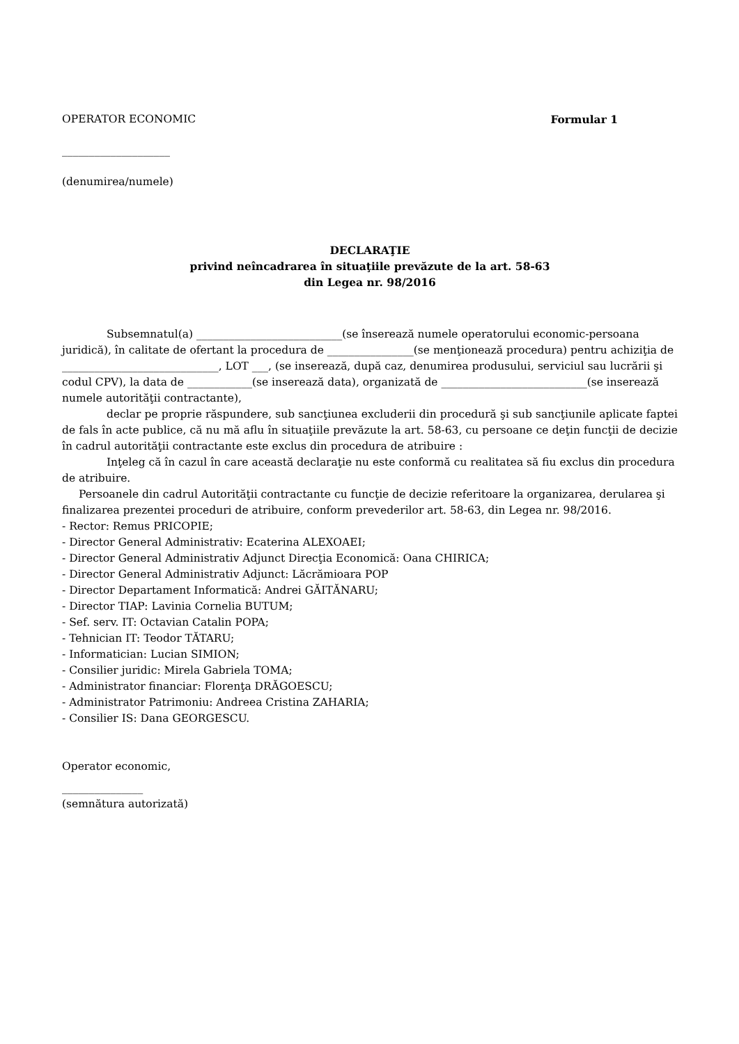OPERATOR ECONOMIC Formular 1
____________________
(denumirea/numele)
DECLARAŢIE
privind neîncadrarea în situaţiile prevăzute de la art. 58-63
din Legea nr. 98/2016
Subsemnatul(a) ___________________________(se înserează numele operatorului economic-persoana juridică), în calitate de ofertant la procedura de ________________(se menţionează procedura) pentru achiziţia de _____________________________, LOT ___, (se inserează, după caz, denumirea produsului, serviciul sau lucrării şi codul CPV), la data de ____________(se inserează data), organizată de ___________________________(se inserează numele autorităţii contractante),
declar pe proprie răspundere, sub sancţiunea excluderii din procedură şi sub sancţiunile aplicate faptei de fals în acte publice, că nu mă aflu în situaţiile prevăzute la art. 58-63, cu persoane ce deţin funcţii de decizie în cadrul autorităţii contractante este exclus din procedura de atribuire :
Inţeleg că în cazul în care această declaraţie nu este conformă cu realitatea să fiu exclus din procedura de atribuire.
Persoanele din cadrul Autorităţii contractante cu funcţie de decizie referitoare la organizarea, derularea şi finalizarea prezentei proceduri de atribuire, conform prevederilor art. 58-63, din Legea nr. 98/2016.
- Rector: Remus PRICOPIE;
- Director General Administrativ: Ecaterina ALEXOAEI;
- Director General Administrativ Adjunct Direcţia Economică: Oana CHIRICA;
- Director General Administrativ Adjunct: Lăcrămioara POP
- Director Departament Informatică: Andrei GĂITĂNARU;
- Director TIAP: Lavinia Cornelia BUTUM;
- Sef. serv. IT: Octavian Catalin POPA;
- Tehnician IT: Teodor TĂTARU;
- Informatician: Lucian SIMION;
- Consilier juridic: Mirela Gabriela TOMA;
- Administrator financiar: Florenţa DRĂGOESCU;
- Administrator Patrimoniu: Andreea Cristina ZAHARIA;
- Consilier IS: Dana GEORGESCU.
Operator economic,
_______________
(semnătura autorizată)